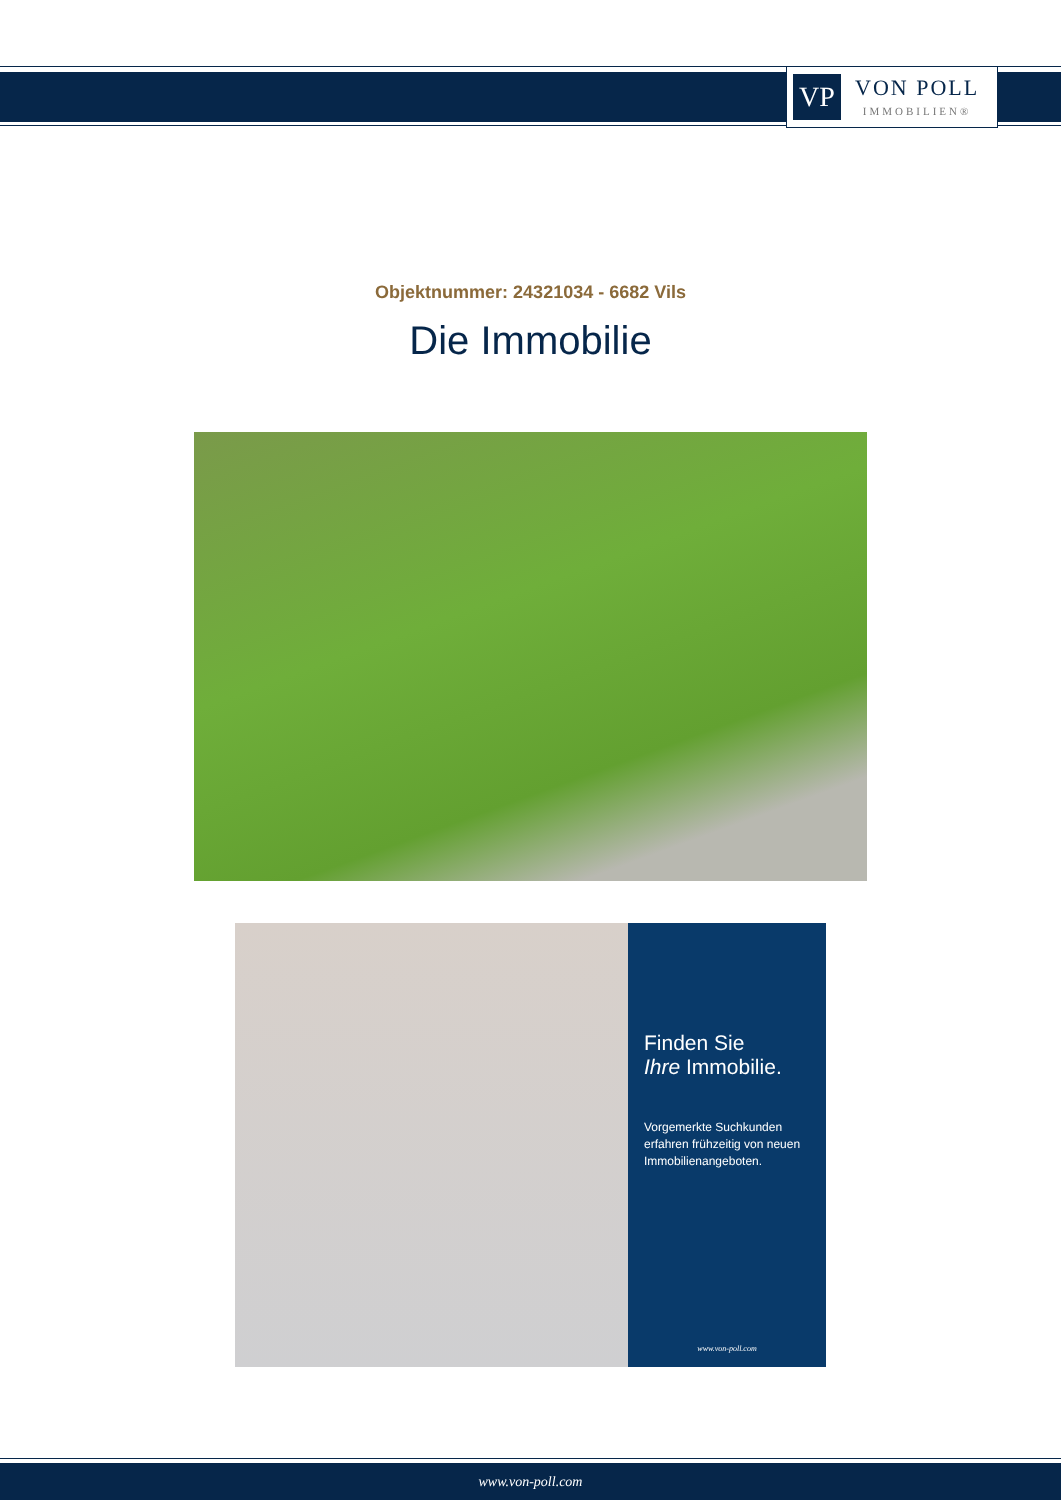VP
VON POLL
IMMOBILIEN®
Objektnummer: 24321034 - 6682 Vils
Die Immobilie
Finden Sie
Ihre Immobilie.
Vorgemerkte Suchkunden erfahren frühzeitig von neuen Immobilienangeboten.
www.von-poll.com
www.von-poll.com